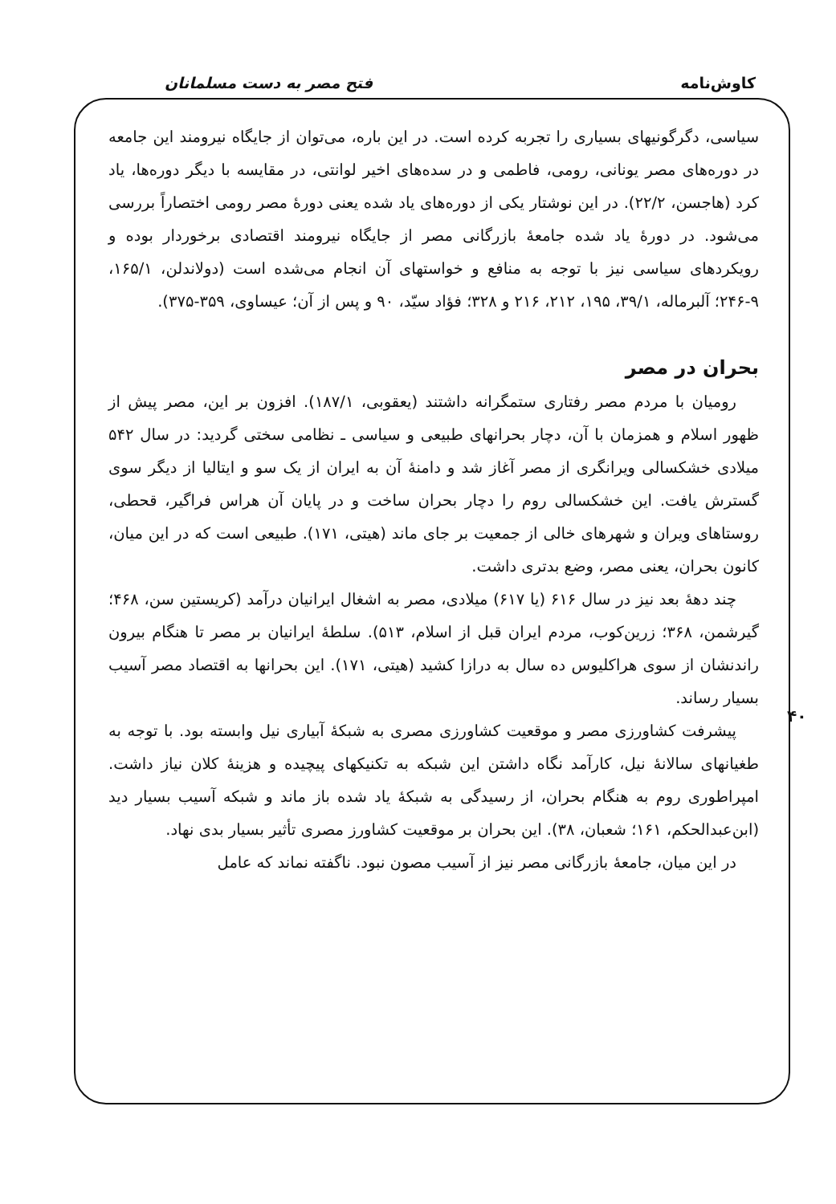کاوش‌نامه فتح مصر به دست مسلمانان
سیاسی، دگرگونیهای بسیاری را تجربه کرده است. در این باره، می‌توان از جایگاه نیرومند این جامعه در دوره‌های مصر یونانی، رومی، فاطمی و در سده‌های اخیر لوانتی، در مقایسه با دیگر دوره‌ها، یاد کرد (هاجسن، ۲۲/۲). در این نوشتار یکی از دوره‌های یاد شده یعنی دورهٔ مصر رومی اختصاراً بررسی می‌شود. در دورهٔ یاد شده جامعهٔ بازرگانی مصر از جایگاه نیرومند اقتصادی برخوردار بوده و رویکردهای سیاسی نیز با توجه به منافع و خواستهای آن انجام می‌شده است (دولاندلن، ۱۶۵/۱، ۹-۲۴۶؛ آلبرماله، ۳۹/۱، ۱۹۵، ۲۱۲، ۲۱۶ و ۳۲۸؛ فؤاد سیّد، ۹۰ و پس از آن؛ عیساوی، ۳۵۹-۳۷۵).
بحران در مصر
رومیان با مردم مصر رفتاری ستمگرانه داشتند (یعقوبی، ۱۸۷/۱). افزون بر این، مصر پیش از ظهور اسلام و همزمان با آن، دچار بحرانهای طبیعی و سیاسی ـ نظامی سختی گردید: در سال ۵۴۲ میلادی خشکسالی ویرانگری از مصر آغاز شد و دامنهٔ آن به ایران از یک سو و ایتالیا از دیگر سوی گسترش یافت. این خشکسالی روم را دچار بحران ساخت و در پایان آن هراس فراگیر، قحطی، روستاهای ویران و شهرهای خالی از جمعیت بر جای ماند (هیتی، ۱۷۱). طبیعی است که در این میان، کانون بحران، یعنی مصر، وضع بدتری داشت.
چند دههٔ بعد نیز در سال ۶۱۶ (یا ۶۱۷) میلادی، مصر به اشغال ایرانیان درآمد (کریستین سن، ۴۶۸؛ گیرشمن، ۳۶۸؛ زرین‌کوب، مردم ایران قبل از اسلام، ۵۱۳). سلطهٔ ایرانیان بر مصر تا هنگام بیرون راندنشان از سوی هراکلیوس ده سال به درازا کشید (هیتی، ۱۷۱). این بحرانها به اقتصاد مصر آسیب بسیار رساند.
پیشرفت کشاورزی مصر و موقعیت کشاورزی مصری به شبکهٔ آبیاری نیل وابسته بود. با توجه به طغیانهای سالانهٔ نیل، کارآمد نگاه داشتن این شبکه به تکنیکهای پیچیده و هزینهٔ کلان نیاز داشت. امپراطوری روم به هنگام بحران، از رسیدگی به شبکهٔ یاد شده باز ماند و شبکه آسیب بسیار دید (ابن‌عبدالحکم، ۱۶۱؛ شعبان، ۳۸). این بحران بر موقعیت کشاورز مصری تأثیر بسیار بدی نهاد.
در این میان، جامعهٔ بازرگانی مصر نیز از آسیب مصون نبود. ناگفته نماند که عامل
۴۰